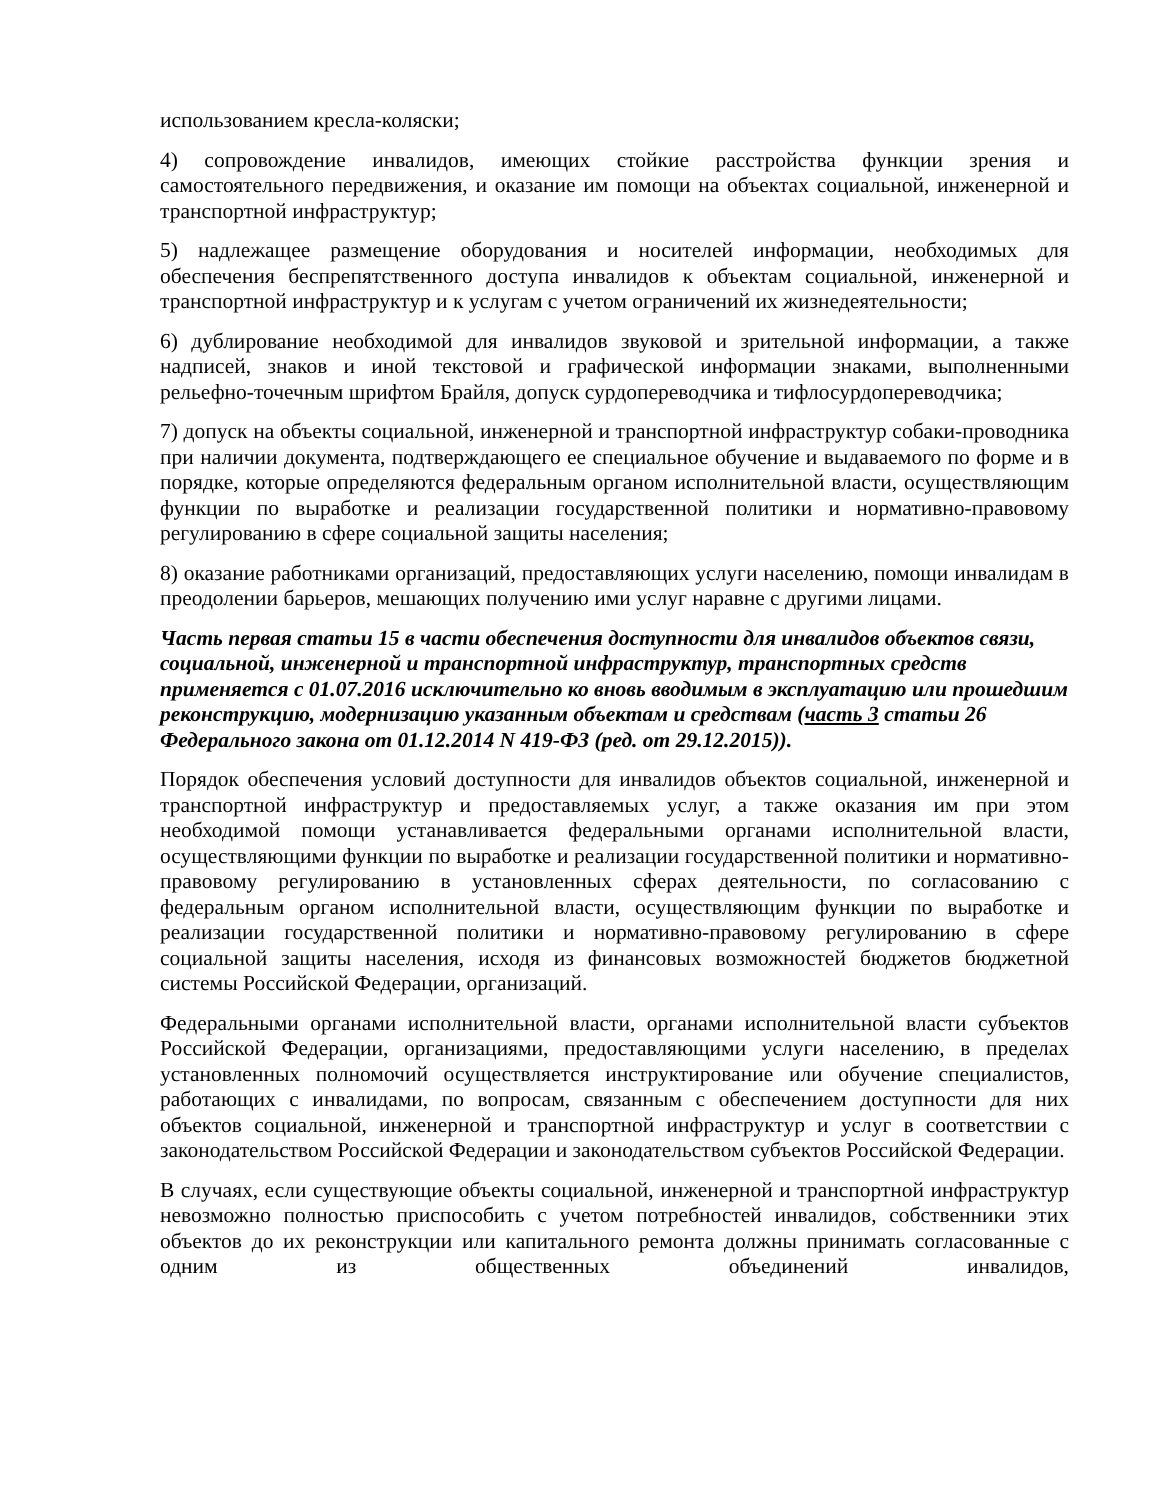использованием кресла-коляски;
4) сопровождение инвалидов, имеющих стойкие расстройства функции зрения и самостоятельного передвижения, и оказание им помощи на объектах социальной, инженерной и транспортной инфраструктур;
5) надлежащее размещение оборудования и носителей информации, необходимых для обеспечения беспрепятственного доступа инвалидов к объектам социальной, инженерной и транспортной инфраструктур и к услугам с учетом ограничений их жизнедеятельности;
6) дублирование необходимой для инвалидов звуковой и зрительной информации, а также надписей, знаков и иной текстовой и графической информации знаками, выполненными рельефно-точечным шрифтом Брайля, допуск сурдопереводчика и тифлосурдопереводчика;
7) допуск на объекты социальной, инженерной и транспортной инфраструктур собаки-проводника при наличии документа, подтверждающего ее специальное обучение и выдаваемого по форме и в порядке, которые определяются федеральным органом исполнительной власти, осуществляющим функции по выработке и реализации государственной политики и нормативно-правовому регулированию в сфере социальной защиты населения;
8) оказание работниками организаций, предоставляющих услуги населению, помощи инвалидам в преодолении барьеров, мешающих получению ими услуг наравне с другими лицами.
Часть первая статьи 15 в части обеспечения доступности для инвалидов объектов связи, социальной, инженерной и транспортной инфраструктур, транспортных средств применяется с 01.07.2016 исключительно ко вновь вводимым в эксплуатацию или прошедшим реконструкцию, модернизацию указанным объектам и средствам (часть 3 статьи 26 Федерального закона от 01.12.2014 N 419-ФЗ (ред. от 29.12.2015)).
Порядок обеспечения условий доступности для инвалидов объектов социальной, инженерной и транспортной инфраструктур и предоставляемых услуг, а также оказания им при этом необходимой помощи устанавливается федеральными органами исполнительной власти, осуществляющими функции по выработке и реализации государственной политики и нормативно-правовому регулированию в установленных сферах деятельности, по согласованию с федеральным органом исполнительной власти, осуществляющим функции по выработке и реализации государственной политики и нормативно-правовому регулированию в сфере социальной защиты населения, исходя из финансовых возможностей бюджетов бюджетной системы Российской Федерации, организаций.
Федеральными органами исполнительной власти, органами исполнительной власти субъектов Российской Федерации, организациями, предоставляющими услуги населению, в пределах установленных полномочий осуществляется инструктирование или обучение специалистов, работающих с инвалидами, по вопросам, связанным с обеспечением доступности для них объектов социальной, инженерной и транспортной инфраструктур и услуг в соответствии с законодательством Российской Федерации и законодательством субъектов Российской Федерации.
В случаях, если существующие объекты социальной, инженерной и транспортной инфраструктур невозможно полностью приспособить с учетом потребностей инвалидов, собственники этих объектов до их реконструкции или капитального ремонта должны принимать согласованные с одним из общественных объединений инвалидов,